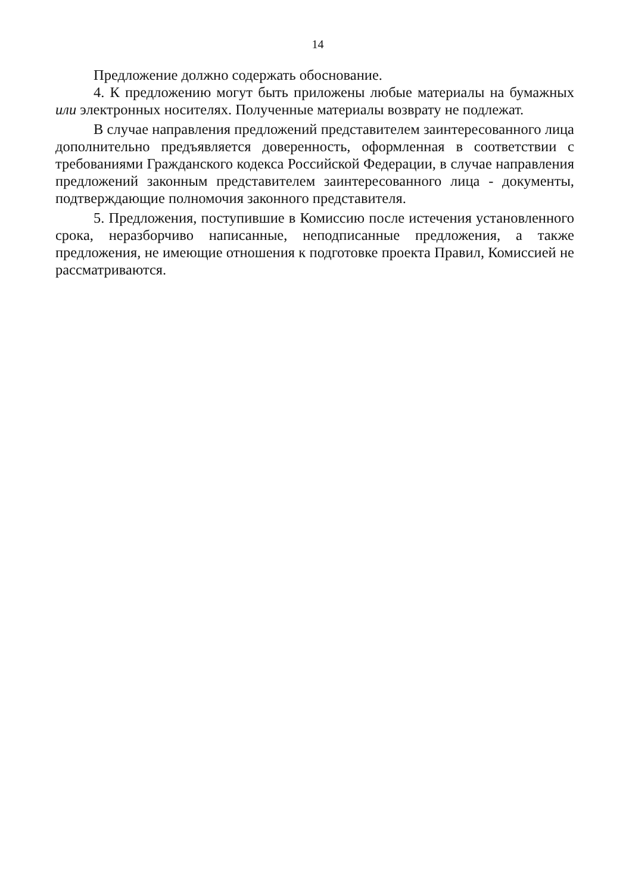14
Предложение должно содержать обоснование.
4. К предложению могут быть приложены любые материалы на бумажных или электронных носителях. Полученные материалы возврату не подлежат.
В случае направления предложений представителем заинтересованного лица дополнительно предъявляется доверенность, оформленная в соответствии с требованиями Гражданского кодекса Российской Федерации, в случае направления предложений законным представителем заинтересованного лица - документы, подтверждающие полномочия законного представителя.
5. Предложения, поступившие в Комиссию после истечения установленного срока, неразборчиво написанные, неподписанные предложения, а также предложения, не имеющие отношения к подготовке проекта Правил, Комиссией не рассматриваются.